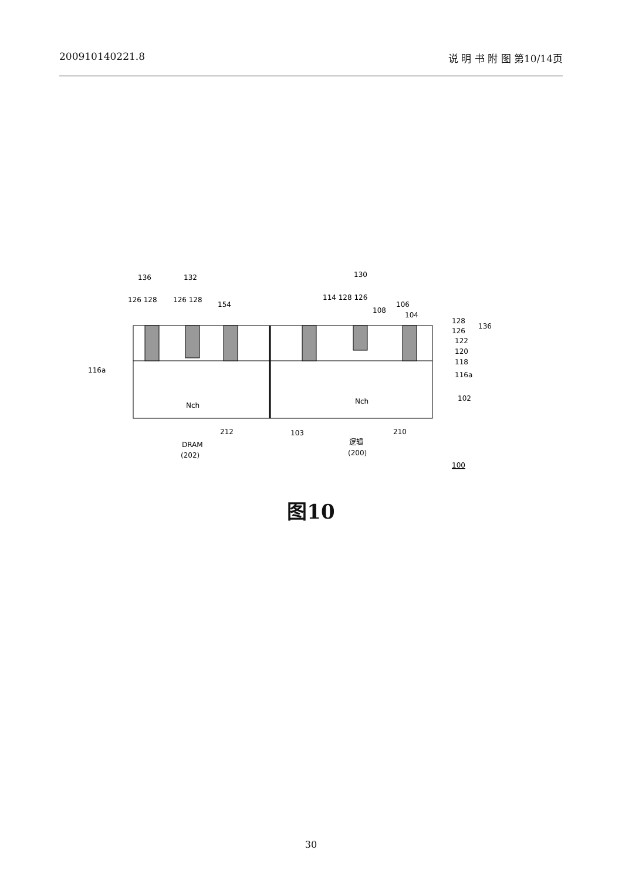200910140221.8 说 明 书 附 图 第10/14页
136
132
130
126 128
126 128
154
114 128 126
106
108
104
128
126
136
122
120
118
116a
116a
102
Nch
Nch
212
103
210
DRAM
(202)
逻辑
(200)
100
图10
30